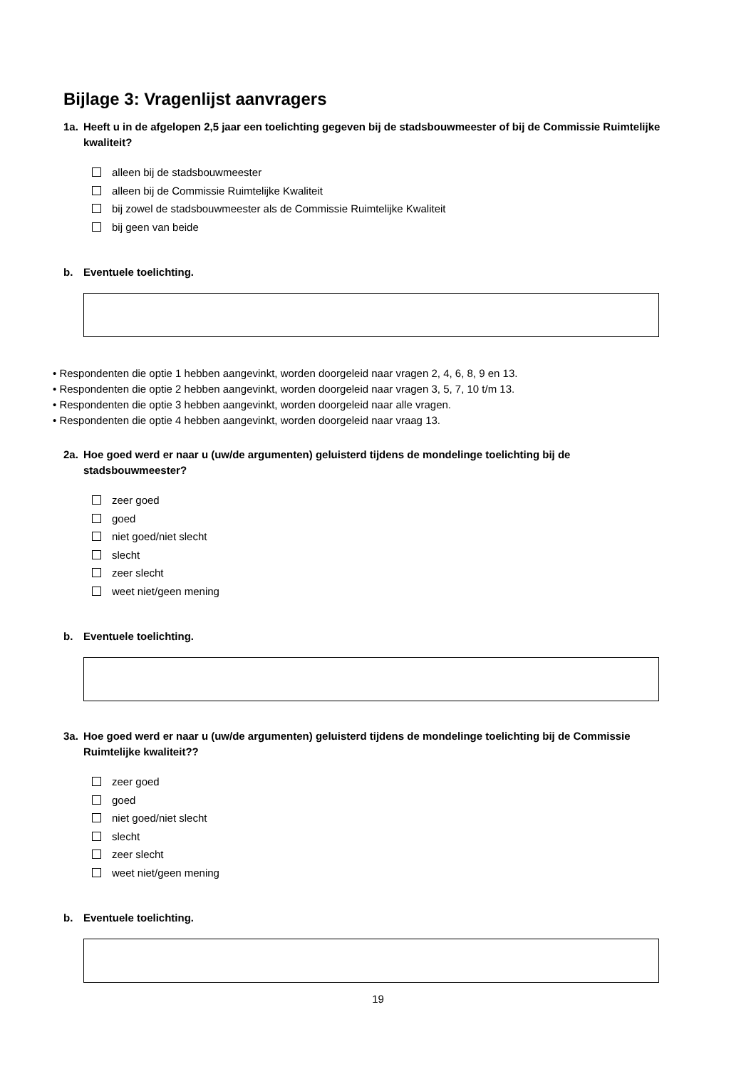Bijlage 3: Vragenlijst aanvragers
1a. Heeft u in de afgelopen 2,5 jaar een toelichting gegeven bij de stadsbouwmeester of bij de Commissie Ruimtelijke kwaliteit?
alleen bij de stadsbouwmeester
alleen bij de Commissie Ruimtelijke Kwaliteit
bij zowel de stadsbouwmeester als de Commissie Ruimtelijke Kwaliteit
bij geen van beide
b. Eventuele toelichting.
• Respondenten die optie 1 hebben aangevinkt, worden doorgeleid naar vragen 2, 4, 6, 8, 9 en 13.
• Respondenten die optie 2 hebben aangevinkt, worden doorgeleid naar vragen 3, 5, 7, 10 t/m 13.
• Respondenten die optie 3 hebben aangevinkt, worden doorgeleid naar alle vragen.
• Respondenten die optie 4 hebben aangevinkt, worden doorgeleid naar vraag 13.
2a. Hoe goed werd er naar u (uw/de argumenten) geluisterd tijdens de mondelinge toelichting bij de stadsbouwmeester?
zeer goed
goed
niet goed/niet slecht
slecht
zeer slecht
weet niet/geen mening
b. Eventuele toelichting.
3a. Hoe goed werd er naar u (uw/de argumenten) geluisterd tijdens de mondelinge toelichting bij de Commissie Ruimtelijke kwaliteit??
zeer goed
goed
niet goed/niet slecht
slecht
zeer slecht
weet niet/geen mening
b. Eventuele toelichting.
19